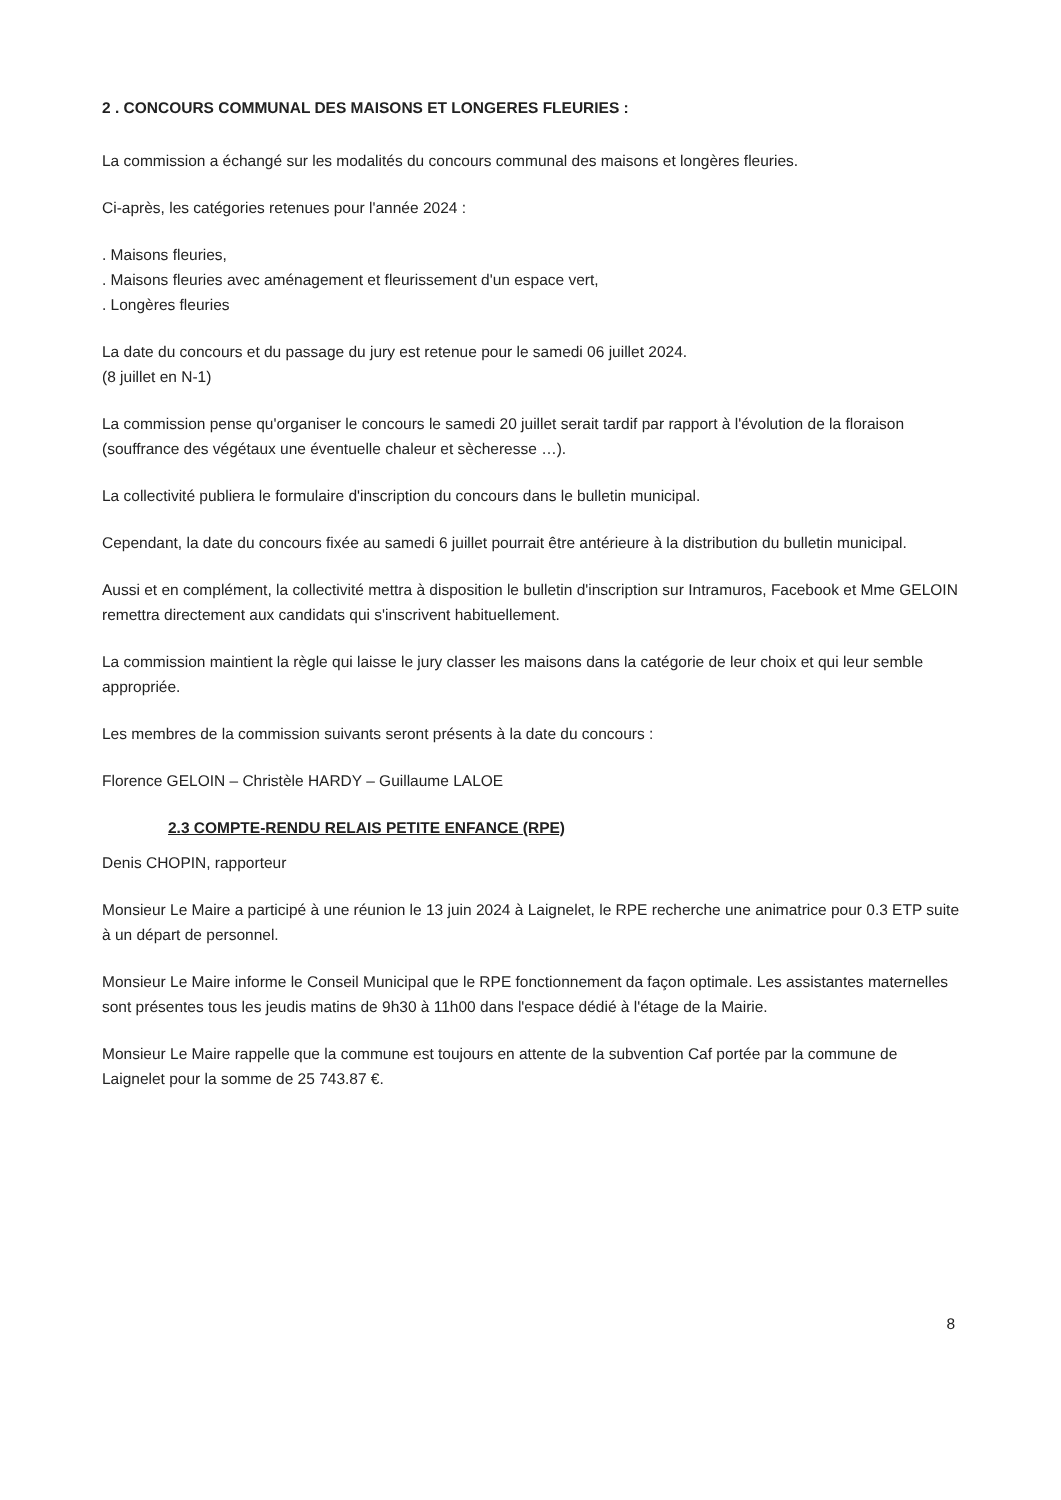2 . CONCOURS COMMUNAL DES MAISONS ET LONGERES FLEURIES :
La commission a échangé sur les modalités du concours communal des maisons et longères fleuries.
Ci-après, les catégories retenues pour l'année 2024 :
. Maisons fleuries,
. Maisons fleuries avec aménagement et fleurissement d'un espace vert,
. Longères fleuries
La date du concours et du passage du jury est retenue pour le samedi 06 juillet 2024.
(8 juillet en N-1)
La commission pense qu'organiser le concours le samedi 20 juillet serait tardif par rapport à l'évolution de la floraison (souffrance des végétaux une éventuelle chaleur et sècheresse …).
La collectivité publiera le formulaire d'inscription du concours dans le bulletin municipal.
Cependant, la date du concours fixée au samedi 6 juillet pourrait être antérieure à la distribution du bulletin municipal.
Aussi et en complément, la collectivité mettra à disposition le bulletin d'inscription sur Intramuros, Facebook et Mme GELOIN remettra directement aux candidats qui s'inscrivent habituellement.
La commission maintient la règle qui laisse le jury classer les maisons dans la catégorie de leur choix et qui leur semble appropriée.
Les membres de la commission suivants seront présents à la date du concours :
Florence GELOIN – Christèle HARDY – Guillaume LALOE
2.3 COMPTE-RENDU RELAIS PETITE ENFANCE (RPE)
Denis CHOPIN, rapporteur
Monsieur Le Maire a participé à une réunion le 13 juin 2024 à Laignelet, le RPE recherche une animatrice pour 0.3 ETP suite à un départ de personnel.
Monsieur Le Maire informe le Conseil Municipal que le RPE fonctionnement da façon optimale. Les assistantes maternelles sont présentes tous les jeudis matins de 9h30 à 11h00 dans l'espace dédié à l'étage de la Mairie.
Monsieur Le Maire rappelle que la commune est toujours en attente de la subvention Caf portée par la commune de Laignelet pour la somme de 25 743.87 €.
8